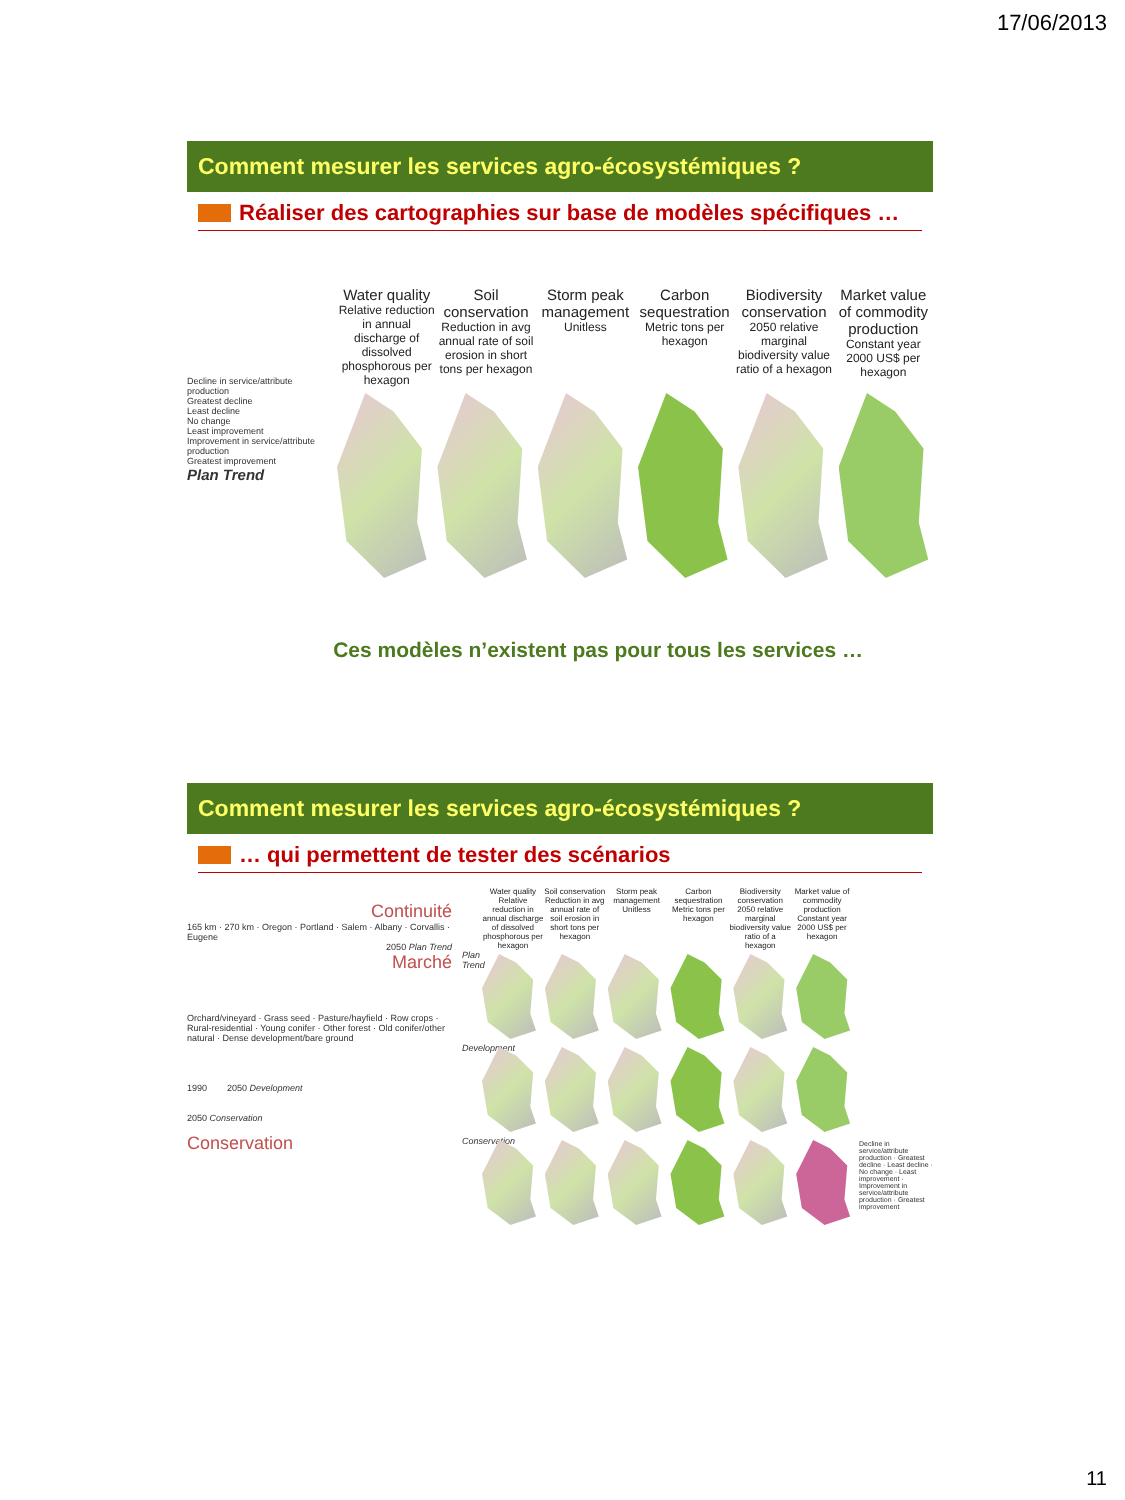17/06/2013
Comment mesurer les services agro-écosystémiques ?
Réaliser des cartographies sur base de modèles spécifiques …
Decline in service/attribute production
Greatest decline
Least decline
No change
Least improvement
Improvement in service/attribute production
Greatest improvement
Plan Trend
Water quality
Relative reduction in annual discharge of dissolved phosphorous per hexagon
Soil conservation
Reduction in avg annual rate of soil erosion in short tons per hexagon
Storm peak management
Unitless
Carbon sequestration
Metric tons per hexagon
Biodiversity conservation
2050 relative marginal biodiversity value ratio of a hexagon
Market value of commodity production
Constant year 2000 US$ per hexagon
Ces modèles n’existent pas pour tous les services …
Comment mesurer les services agro-écosystémiques ?
… qui permettent de tester des scénarios
Continuité
165 km · 270 km · Oregon · Portland · Salem · Albany · Corvallis · Eugene
2050 Plan Trend
Marché
Orchard/vineyard · Grass seed · Pasture/hayfield · Row crops · Rural-residential · Young conifer · Other forest · Old conifer/other natural · Dense development/bare ground
1990 2050 Development
2050 Conservation
Conservation
Water quality
Relative reduction in annual discharge of dissolved phosphorous per hexagon
Soil conservation
Reduction in avg annual rate of soil erosion in short tons per hexagon
Storm peak management
Unitless
Carbon sequestration
Metric tons per hexagon
Biodiversity conservation
2050 relative marginal biodiversity value ratio of a hexagon
Market value of commodity production
Constant year 2000 US$ per hexagon
Plan Trend
Development
Conservation
Decline in service/attribute production · Greatest decline · Least decline · No change · Least improvement · Improvement in service/attribute production · Greatest improvement
11